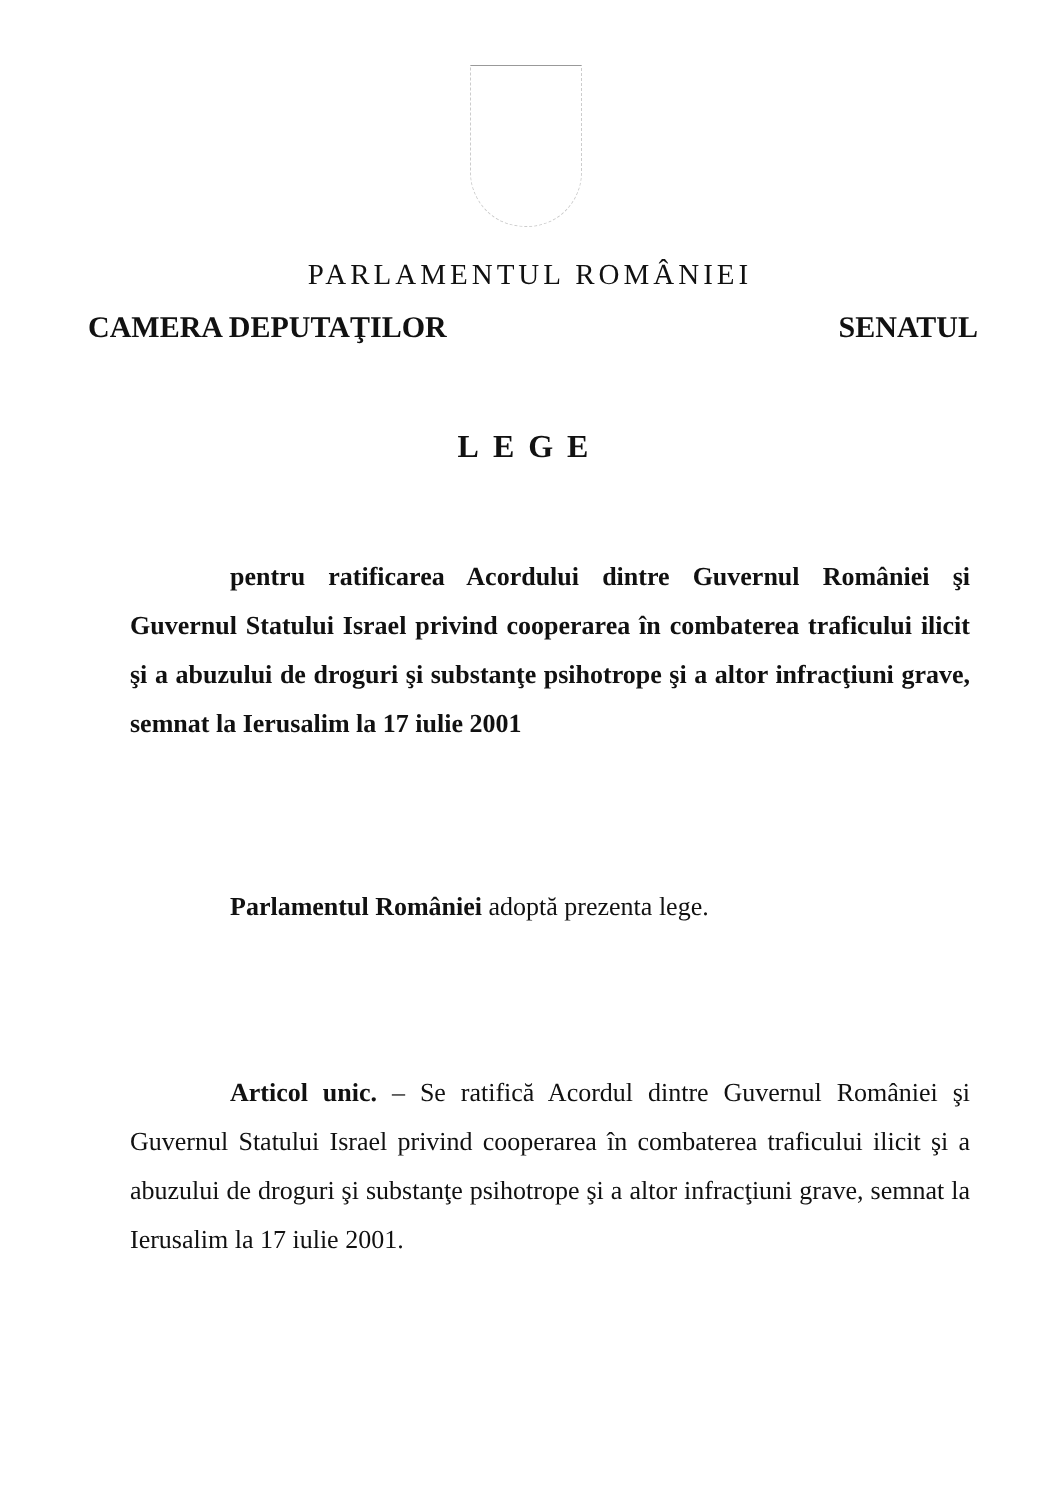PARLAMENTUL ROMÂNIEI
CAMERA DEPUTAŢILOR SENATUL
LEGE
pentru ratificarea Acordului dintre Guvernul României şi Guvernul Statului Israel privind cooperarea în combaterea traficului ilicit şi a abuzului de droguri şi substanţe psihotrope şi a altor infracţiuni grave, semnat la Ierusalim la 17 iulie 2001
Parlamentul României adoptă prezenta lege.
Articol unic. – Se ratifică Acordul dintre Guvernul României şi Guvernul Statului Israel privind cooperarea în combaterea traficului ilicit şi a abuzului de droguri şi substanţe psihotrope şi a altor infracţiuni grave, semnat la Ierusalim la 17 iulie 2001.